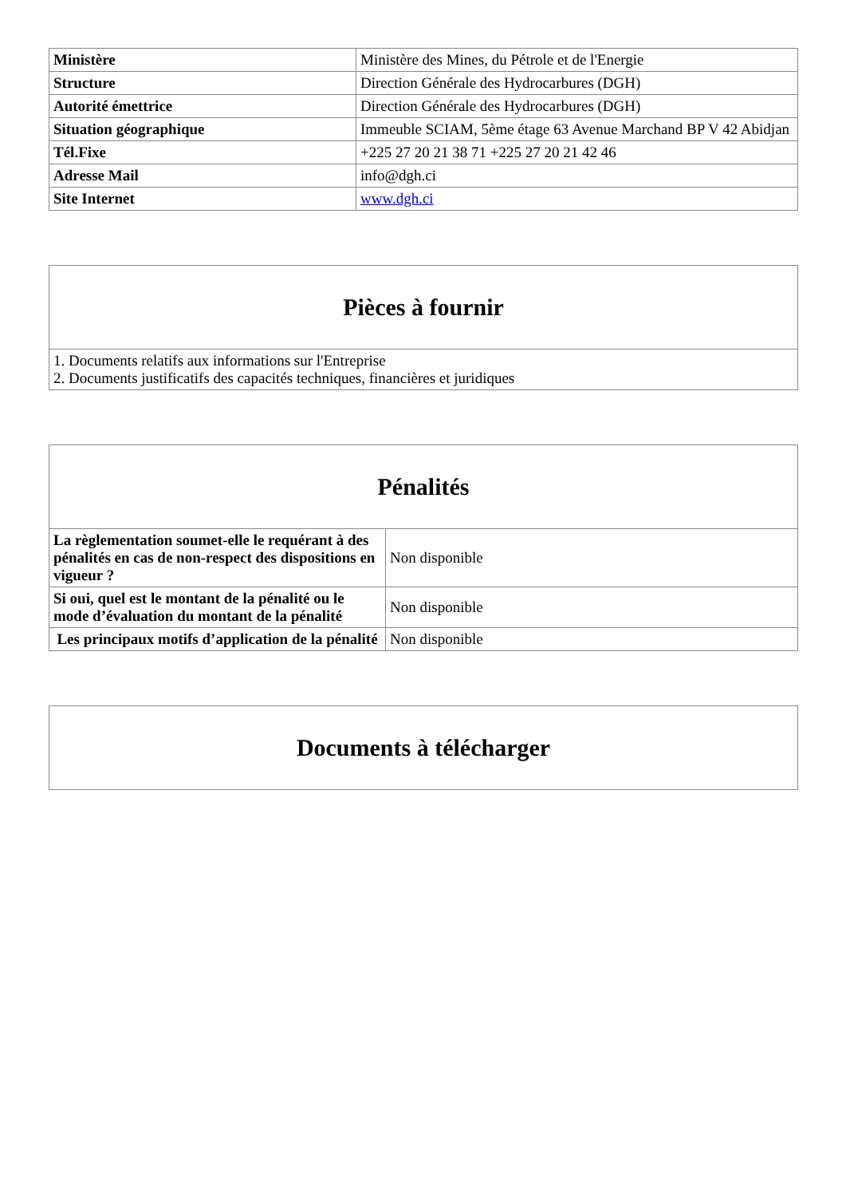| Ministère | Ministère des Mines, du Pétrole et de l'Energie |
| Structure | Direction Générale des Hydrocarbures (DGH) |
| Autorité émettrice | Direction Générale des Hydrocarbures (DGH) |
| Situation géographique | Immeuble SCIAM, 5ème étage 63 Avenue Marchand BP V 42 Abidjan |
| Tél.Fixe | +225 27 20 21 38 71 +225 27 20 21 42 46 |
| Adresse Mail | info@dgh.ci |
| Site Internet | www.dgh.ci |
| Pièces à fournir |
| 1. Documents relatifs aux informations sur l'Entreprise 2. Documents justificatifs des capacités techniques, financières et juridiques |
| Pénalités | |
| La règlementation soumet-elle le requérant à des pénalités en cas de non-respect des dispositions en vigueur ? | Non disponible |
| Si oui, quel est le montant de la pénalité ou le mode d’évaluation du montant de la pénalité | Non disponible |
| Les principaux motifs d’application de la pénalité | Non disponible |
| Documents à télécharger |